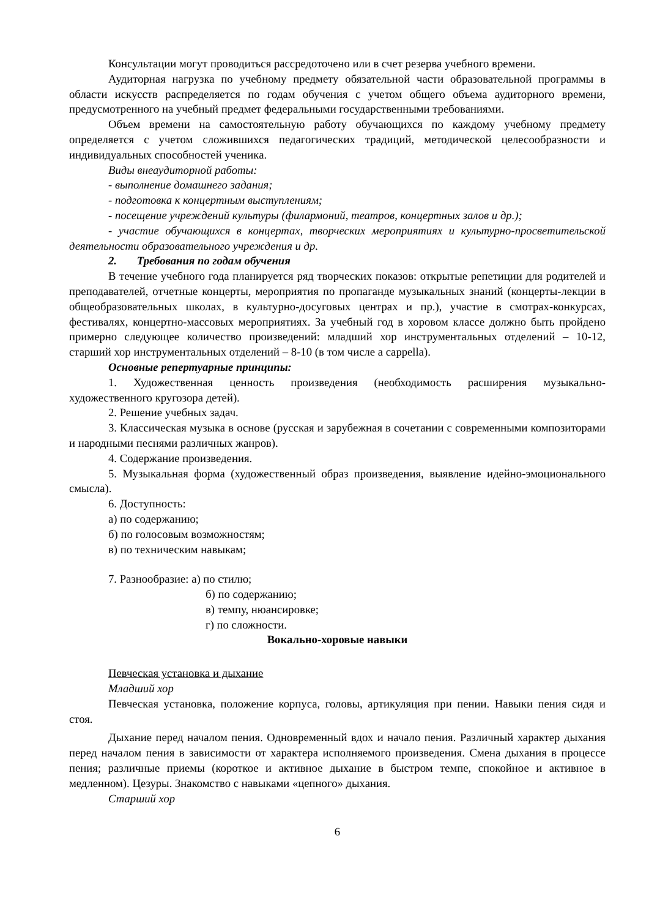Консультации могут проводиться рассредоточено или в счет резерва учебного времени.
Аудиторная нагрузка по учебному предмету обязательной части образовательной программы в области искусств распределяется по годам обучения с учетом общего объема аудиторного времени, предусмотренного на учебный предмет федеральными государственными требованиями.
Объем времени на самостоятельную работу обучающихся по каждому учебному предмету определяется с учетом сложившихся педагогических традиций, методической целесообразности и индивидуальных способностей ученика.
Виды внеаудиторной работы:
- выполнение домашнего задания;
- подготовка к концертным выступлениям;
- посещение учреждений культуры (филармоний, театров, концертных залов и др.);
- участие обучающихся в концертах, творческих мероприятиях и культурно-просветительской деятельности образовательного учреждения и др.
2. Требования по годам обучения
В течение учебного года планируется ряд творческих показов: открытые репетиции для родителей и преподавателей, отчетные концерты, мероприятия по пропаганде музыкальных знаний (концерты-лекции в общеобразовательных школах, в культурно-досуговых центрах и пр.), участие в смотрах-конкурсах, фестивалях, концертно-массовых мероприятиях. За учебный год в хоровом классе должно быть пройдено примерно следующее количество произведений: младший хор инструментальных отделений – 10-12, старший хор инструментальных отделений – 8-10 (в том числе a cappella).
Основные репертуарные принципы:
1. Художественная ценность произведения (необходимость расширения музыкально-художественного кругозора детей).
2. Решение учебных задач.
3. Классическая музыка в основе (русская и зарубежная в сочетании с современными композиторами и народными песнями различных жанров).
4. Содержание произведения.
5. Музыкальная форма (художественный образ произведения, выявление идейно-эмоционального смысла).
6. Доступность:
а) по содержанию;
б) по голосовым возможностям;
в) по техническим навыкам;
7. Разнообразие: а) по стилю;
б) по содержанию;
в) темпу, нюансировке;
г) по сложности.
Вокально-хоровые навыки
Певческая установка и дыхание
Младший хор
Певческая установка, положение корпуса, головы, артикуляция при пении. Навыки пения сидя и стоя.
Дыхание перед началом пения. Одновременный вдох и начало пения. Различный характер дыхания перед началом пения в зависимости от характера исполняемого произведения. Смена дыхания в процессе пения; различные приемы (короткое и активное дыхание в быстром темпе, спокойное и активное в медленном). Цезуры. Знакомство с навыками «цепного» дыхания.
Старший хор
6